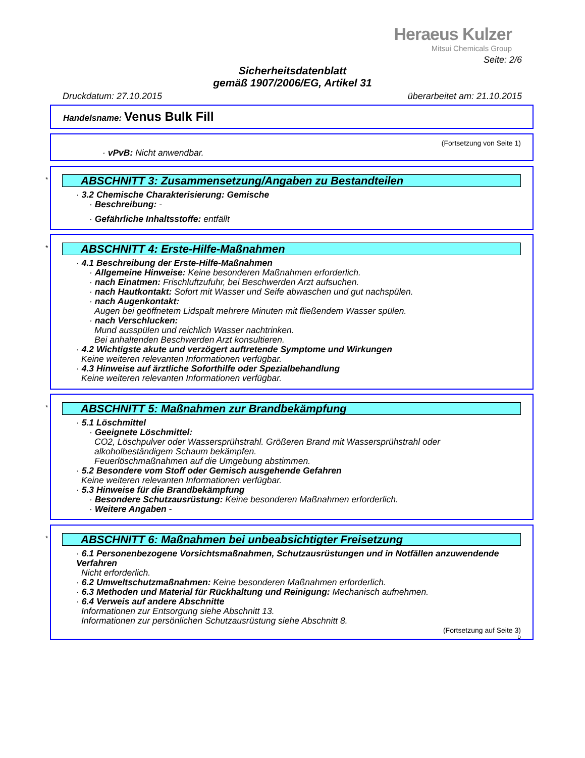Heraeus Kulzer
Mitsui Chemicals Group
Seite: 2/6
Sicherheitsdatenblatt
gemäß 1907/2006/EG, Artikel 31
Druckdatum: 27.10.2015 überarbeitet am: 21.10.2015
Handelsname: Venus Bulk Fill
(Fortsetzung von Seite 1)
· vPvB: Nicht anwendbar.
* ABSCHNITT 3: Zusammensetzung/Angaben zu Bestandteilen
· 3.2 Chemische Charakterisierung: Gemische
· Beschreibung: -
· Gefährliche Inhaltsstoffe: entfällt
* ABSCHNITT 4: Erste-Hilfe-Maßnahmen
· 4.1 Beschreibung der Erste-Hilfe-Maßnahmen
· Allgemeine Hinweise: Keine besonderen Maßnahmen erforderlich.
· nach Einatmen: Frischluftzufuhr, bei Beschwerden Arzt aufsuchen.
· nach Hautkontakt: Sofort mit Wasser und Seife abwaschen und gut nachspülen.
· nach Augenkontakt:
Augen bei geöffnetem Lidspalt mehrere Minuten mit fließendem Wasser spülen.
· nach Verschlucken:
Mund ausspülen und reichlich Wasser nachtrinken.
Bei anhaltenden Beschwerden Arzt konsultieren.
· 4.2 Wichtigste akute und verzögert auftretende Symptome und Wirkungen
Keine weiteren relevanten Informationen verfügbar.
· 4.3 Hinweise auf ärztliche Soforthilfe oder Spezialbehandlung
Keine weiteren relevanten Informationen verfügbar.
* ABSCHNITT 5: Maßnahmen zur Brandbekämpfung
· 5.1 Löschmittel
· Geeignete Löschmittel:
CO2, Löschpulver oder Wassersprühstrahl. Größeren Brand mit Wassersprühstrahl oder alkoholbeständigem Schaum bekämpfen.
Feuerlöschmaßnahmen auf die Umgebung abstimmen.
· 5.2 Besondere vom Stoff oder Gemisch ausgehende Gefahren
Keine weiteren relevanten Informationen verfügbar.
· 5.3 Hinweise für die Brandbekämpfung
· Besondere Schutzausrüstung: Keine besonderen Maßnahmen erforderlich.
· Weitere Angaben -
* ABSCHNITT 6: Maßnahmen bei unbeabsichtigter Freisetzung
· 6.1 Personenbezogene Vorsichtsmaßnahmen, Schutzausrüstungen und in Notfällen anzuwendende Verfahren
Nicht erforderlich.
· 6.2 Umweltschutzmaßnahmen: Keine besonderen Maßnahmen erforderlich.
· 6.3 Methoden und Material für Rückhaltung und Reinigung: Mechanisch aufnehmen.
· 6.4 Verweis auf andere Abschnitte
Informationen zur Entsorgung siehe Abschnitt 13.
Informationen zur persönlichen Schutzausrüstung siehe Abschnitt 8.
(Fortsetzung auf Seite 3)
D